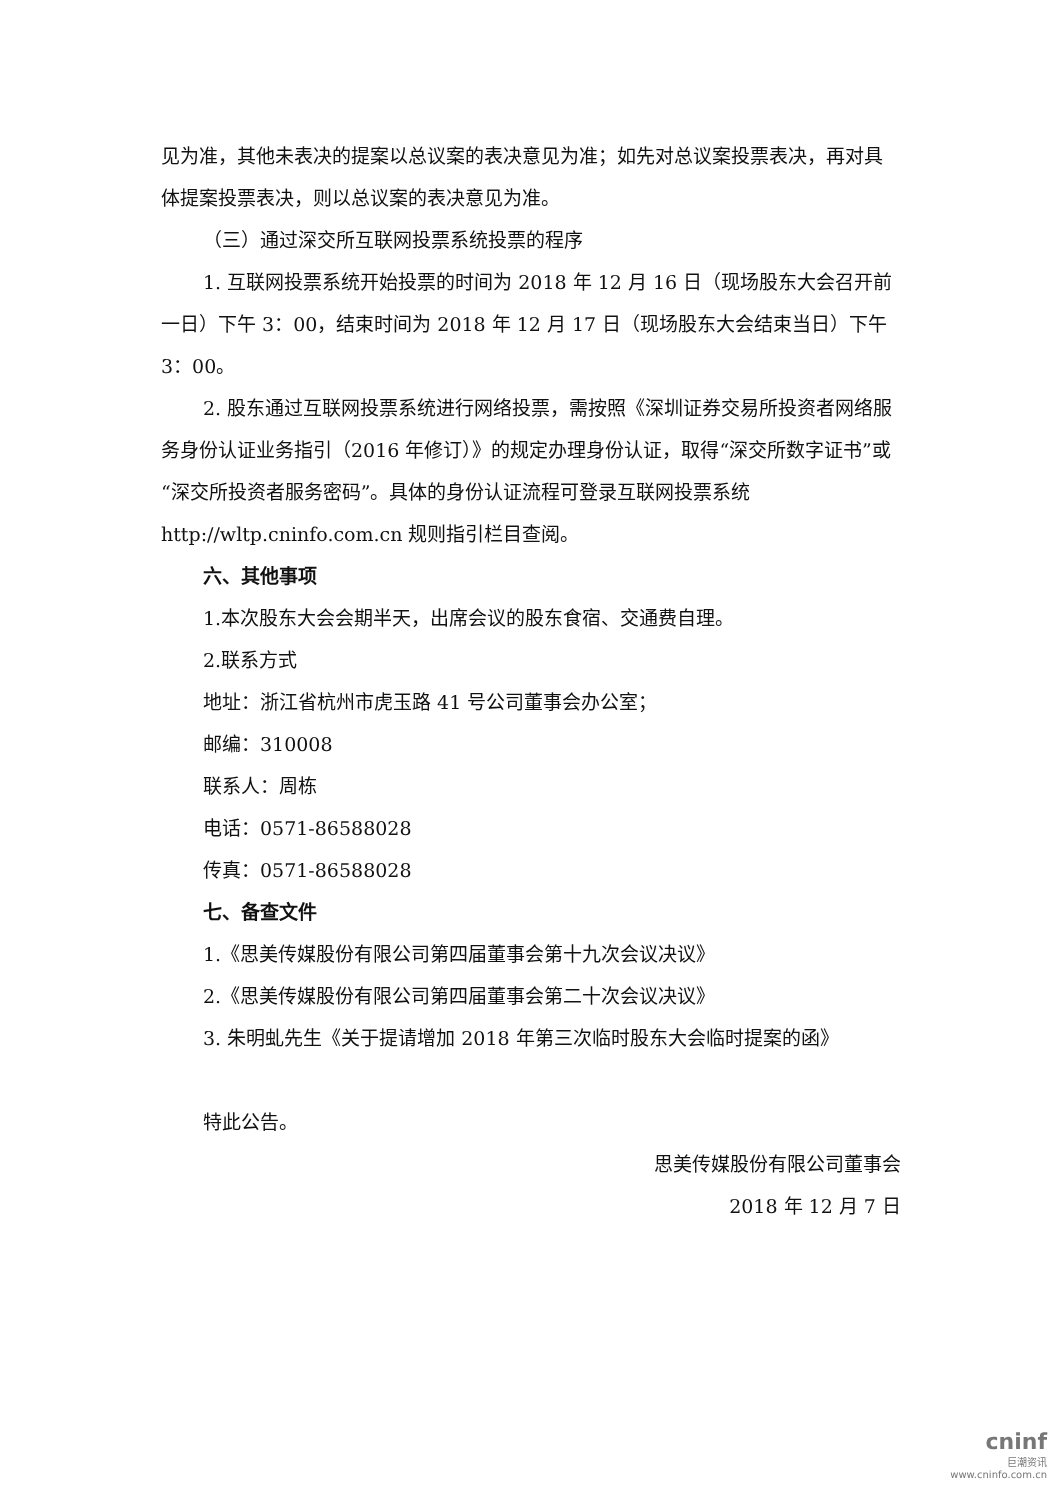见为准，其他未表决的提案以总议案的表决意见为准；如先对总议案投票表决，再对具体提案投票表决，则以总议案的表决意见为准。
（三）通过深交所互联网投票系统投票的程序
1. 互联网投票系统开始投票的时间为 2018 年 12 月 16 日（现场股东大会召开前一日）下午 3：00，结束时间为 2018 年 12 月 17 日（现场股东大会结束当日）下午 3：00。
2. 股东通过互联网投票系统进行网络投票，需按照《深圳证券交易所投资者网络服务身份认证业务指引（2016 年修订）》的规定办理身份认证，取得“深交所数字证书”或“深交所投资者服务密码”。具体的身份认证流程可登录互联网投票系统 http://wltp.cninfo.com.cn 规则指引栏目查阅。
六、其他事项
1.本次股东大会会期半天，出席会议的股东食宿、交通费自理。
2.联系方式
地址：浙江省杭州市虎玉路 41 号公司董事会办公室；
邮编：310008
联系人：周栋
电话：0571-86588028
传真：0571-86588028
七、备查文件
1.《思美传媒股份有限公司第四届董事会第十九次会议决议》
2.《思美传媒股份有限公司第四届董事会第二十次会议决议》
3. 朱明虬先生《关于提请增加 2018 年第三次临时股东大会临时提案的函》
特此公告。
思美传媒股份有限公司董事会
2018 年 12 月 7 日
cninf
巨潮资讯
www.cninfo.com.cn